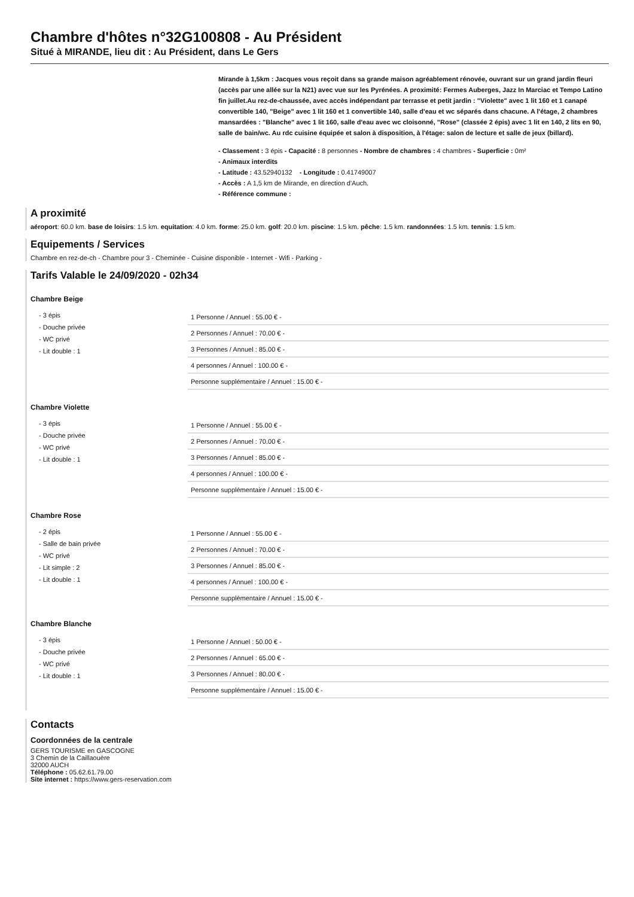Chambre d'hôtes n°32G100808 - Au Président
Situé à MIRANDE, lieu dit : Au Président, dans Le Gers
Mirande à 1,5km : Jacques vous reçoit dans sa grande maison agréablement rénovée, ouvrant sur un grand jardin fleuri (accès par une allée sur la N21) avec vue sur les Pyrénées. A proximité: Fermes Auberges, Jazz In Marciac et Tempo Latino fin juillet.Au rez-de-chaussée, avec accès indépendant par terrasse et petit jardin : "Violette" avec 1 lit 160 et 1 canapé convertible 140, "Beige" avec 1 lit 160 et 1 convertible 140, salle d'eau et wc séparés dans chacune. A l'étage, 2 chambres mansardées : "Blanche" avec 1 lit 160, salle d'eau avec wc cloisonné, "Rose" (classée 2 épis) avec 1 lit en 140, 2 lits en 90, salle de bain/wc. Au rdc cuisine équipée et salon à disposition, à l'étage: salon de lecture et salle de jeux (billard).
- Classement : 3 épis - Capacité : 8 personnes - Nombre de chambres : 4 chambres - Superficie : 0m²
- Animaux interdits
- Latitude : 43.52940132 - Longitude : 0.41749007
- Accès : A 1,5 km de Mirande, en direction d'Auch.
- Référence commune :
A proximité
aéroport: 60.0 km. base de loisirs: 1.5 km. equitation: 4.0 km. forme: 25.0 km. golf: 20.0 km. piscine: 1.5 km. pêche: 1.5 km. randonnées: 1.5 km. tennis: 1.5 km.
Equipements / Services
Chambre en rez-de-ch - Chambre pour 3 - Cheminée - Cuisine disponible - Internet - Wifi - Parking -
Tarifs Valable le 24/09/2020 - 02h34
Chambre Beige
- 3 épis
- Douche privée
- WC privé
- Lit double : 1
| 1 Personne / Annuel : 55.00 € - |
| 2 Personnes / Annuel : 70.00 € - |
| 3 Personnes / Annuel : 85.00 € - |
| 4 personnes / Annuel : 100.00 € - |
| Personne supplémentaire / Annuel : 15.00 € - |
Chambre Violette
- 3 épis
- Douche privée
- WC privé
- Lit double : 1
| 1 Personne / Annuel : 55.00 € - |
| 2 Personnes / Annuel : 70.00 € - |
| 3 Personnes / Annuel : 85.00 € - |
| 4 personnes / Annuel : 100.00 € - |
| Personne supplémentaire / Annuel : 15.00 € - |
Chambre Rose
- 2 épis
- Salle de bain privée
- WC privé
- Lit simple : 2
- Lit double : 1
| 1 Personne / Annuel : 55.00 € - |
| 2 Personnes / Annuel : 70.00 € - |
| 3 Personnes / Annuel : 85.00 € - |
| 4 personnes / Annuel : 100.00 € - |
| Personne supplémentaire / Annuel : 15.00 € - |
Chambre Blanche
- 3 épis
- Douche privée
- WC privé
- Lit double : 1
| 1 Personne / Annuel : 50.00 € - |
| 2 Personnes / Annuel : 65.00 € - |
| 3 Personnes / Annuel : 80.00 € - |
| Personne supplémentaire / Annuel : 15.00 € - |
Contacts
Coordonnées de la centrale
GERS TOURISME en GASCOGNE
3 Chemin de la Caillaouère
32000 AUCH
Téléphone : 05.62.61.79.00
Site internet : https://www.gers-reservation.com